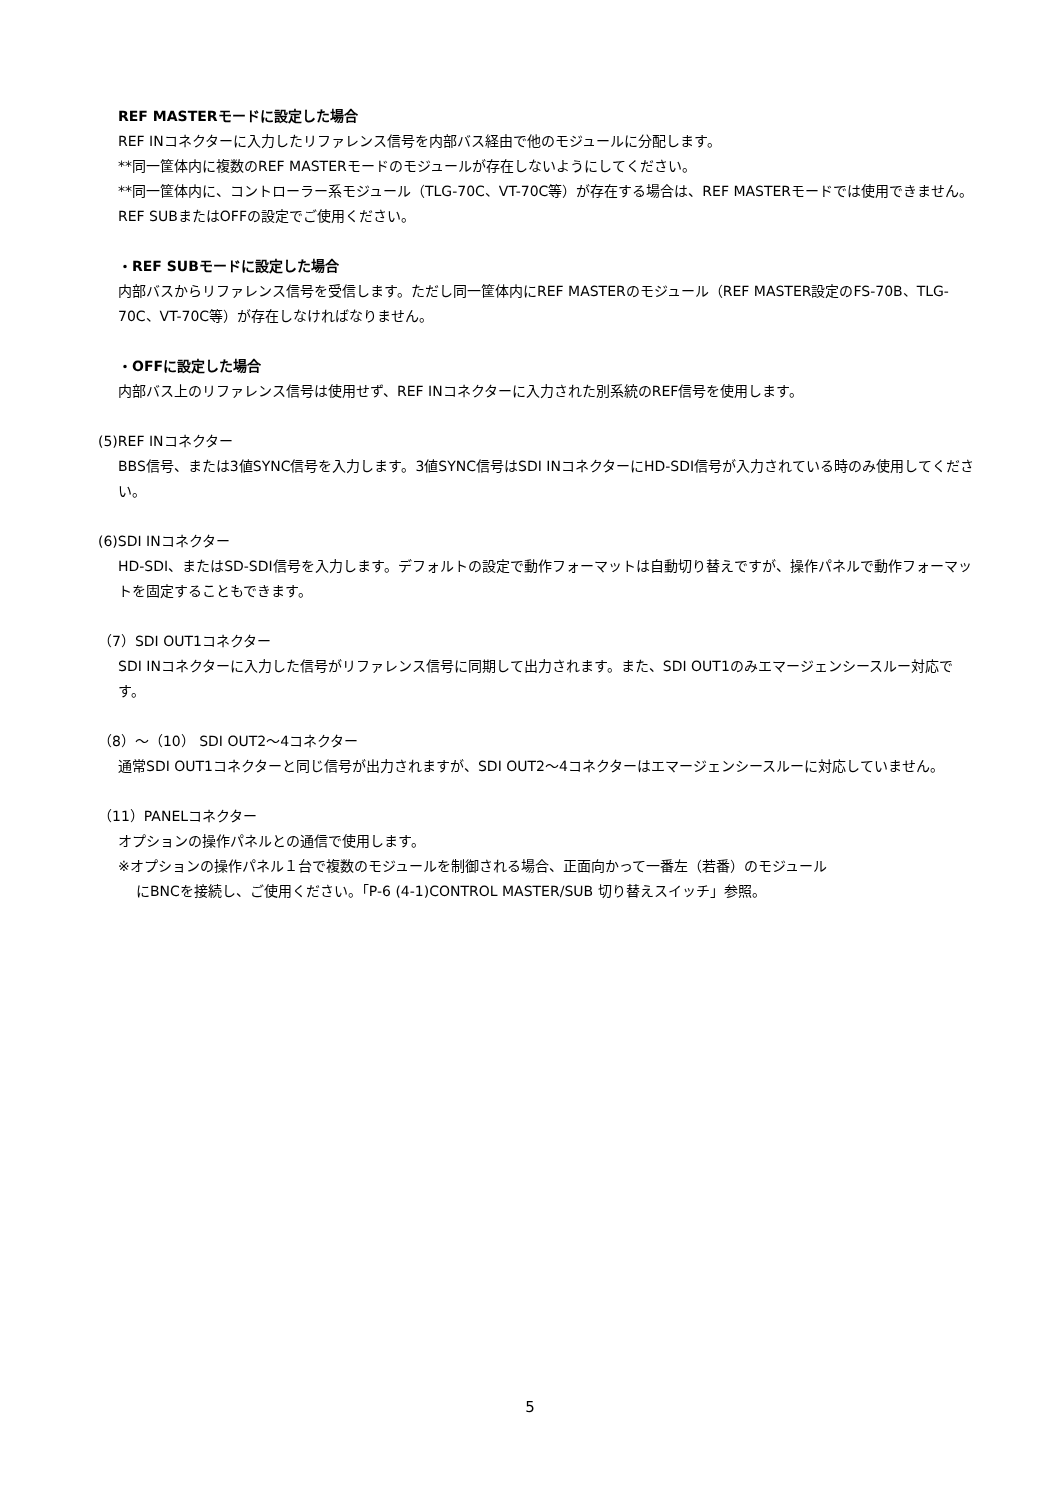REF MASTERモードに設定した場合
REF INコネクターに入力したリファレンス信号を内部バス経由で他のモジュールに分配します。
**同一筐体内に複数のREF MASTERモードのモジュールが存在しないようにしてください。
**同一筐体内に、コントローラー系モジュール（TLG-70C、VT-70C等）が存在する場合は、REF MASTERモードでは使用できません。REF SUBまたはOFFの設定でご使用ください。
・REF SUBモードに設定した場合
内部バスからリファレンス信号を受信します。ただし同一筐体内にREF MASTERのモジュール（REF MASTER設定のFS-70B、TLG-70C、VT-70C等）が存在しなければなりません。
・OFFに設定した場合
内部バス上のリファレンス信号は使用せず、REF INコネクターに入力された別系統のREF信号を使用します。
(5)REF INコネクター
BBS信号、または3値SYNC信号を入力します。3値SYNC信号はSDI INコネクターにHD-SDI信号が入力されている時のみ使用してください。
(6)SDI INコネクター
HD-SDI、またはSD-SDI信号を入力します。デフォルトの設定で動作フォーマットは自動切り替えですが、操作パネルで動作フォーマットを固定することもできます。
（7）SDI OUT1コネクター
SDI INコネクターに入力した信号がリファレンス信号に同期して出力されます。また、SDI OUT1のみエマージェンシースルー対応です。
（8）～（10） SDI OUT2～4コネクター
通常SDI OUT1コネクターと同じ信号が出力されますが、SDI OUT2～4コネクターはエマージェンシースルーに対応していません。
（11）PANELコネクター
オプションの操作パネルとの通信で使用します。
※オプションの操作パネル１台で複数のモジュールを制御される場合、正面向かって一番左（若番）のモジュール
にBNCを接続し、ご使用ください。「P-6 (4-1)CONTROL MASTER/SUB 切り替えスイッチ」参照。
5